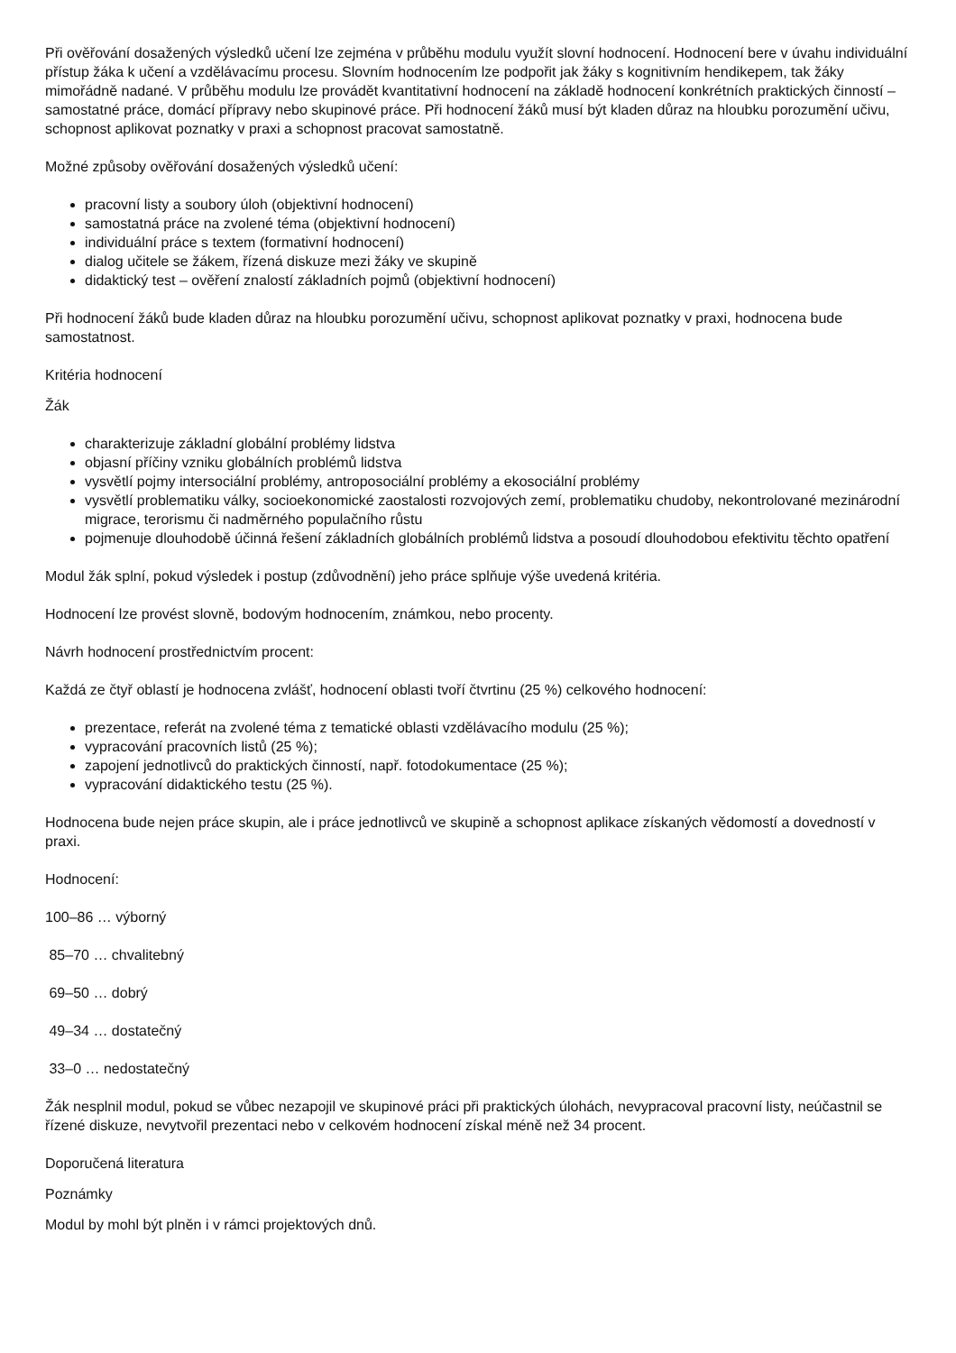Při ověřování dosažených výsledků učení lze zejména v průběhu modulu využít slovní hodnocení. Hodnocení bere v úvahu individuální přístup žáka k učení a vzdělávacímu procesu. Slovním hodnocením lze podpořit jak žáky s kognitivním hendikepem, tak žáky mimořádně nadané. V průběhu modulu lze provádět kvantitativní hodnocení na základě hodnocení konkrétních praktických činností – samostatné práce, domácí přípravy nebo skupinové práce. Při hodnocení žáků musí být kladen důraz na hloubku porozumění učivu, schopnost aplikovat poznatky v praxi a schopnost pracovat samostatně.
Možné způsoby ověřování dosažených výsledků učení:
pracovní listy a soubory úloh (objektivní hodnocení)
samostatná práce na zvolené téma (objektivní hodnocení)
individuální práce s textem (formativní hodnocení)
dialog učitele se žákem, řízená diskuze mezi žáky ve skupině
didaktický test – ověření znalostí základních pojmů (objektivní hodnocení)
Při hodnocení žáků bude kladen důraz na hloubku porozumění učivu, schopnost aplikovat poznatky v praxi, hodnocena bude samostatnost.
Kritéria hodnocení
Žák
charakterizuje základní globální problémy lidstva
objasní příčiny vzniku globálních problémů lidstva
vysvětlí pojmy intersociální problémy, antroposociální problémy a ekosociální problémy
vysvětlí problematiku války, socioekonomické zaostalosti rozvojových zemí, problematiku chudoby, nekontrolované mezinárodní migrace, terorismu či nadměrného populačního růstu
pojmenuje dlouhodobě účinná řešení základních globálních problémů lidstva a posoudí dlouhodobou efektivitu těchto opatření
Modul žák splní, pokud výsledek i postup (zdůvodnění) jeho práce splňuje výše uvedená kritéria.
Hodnocení lze provést slovně, bodovým hodnocením, známkou, nebo procenty.
Návrh hodnocení prostřednictvím procent:
Každá ze čtyř oblastí je hodnocena zvlášť, hodnocení oblasti tvoří čtvrtinu (25 %) celkového hodnocení:
prezentace, referát na zvolené téma z tematické oblasti vzdělávacího modulu (25 %);
vypracování pracovních listů (25 %);
zapojení jednotlivců do praktických činností, např. fotodokumentace (25 %);
vypracování didaktického testu (25 %).
Hodnocena bude nejen práce skupin, ale i práce jednotlivců ve skupině a schopnost aplikace získaných vědomostí a dovedností v praxi.
Hodnocení:
100–86 … výborný
85–70 … chvalitebný
69–50 … dobrý
49–34 … dostatečný
33–0 … nedostatečný
Žák nesplnil modul, pokud se vůbec nezapojil ve skupinové práci při praktických úlohách, nevypracoval pracovní listy, neúčastnil se řízené diskuze, nevytvořil prezentaci nebo v celkovém hodnocení získal méně než 34 procent.
Doporučená literatura
Poznámky
Modul by mohl být plněn i v rámci projektových dnů.